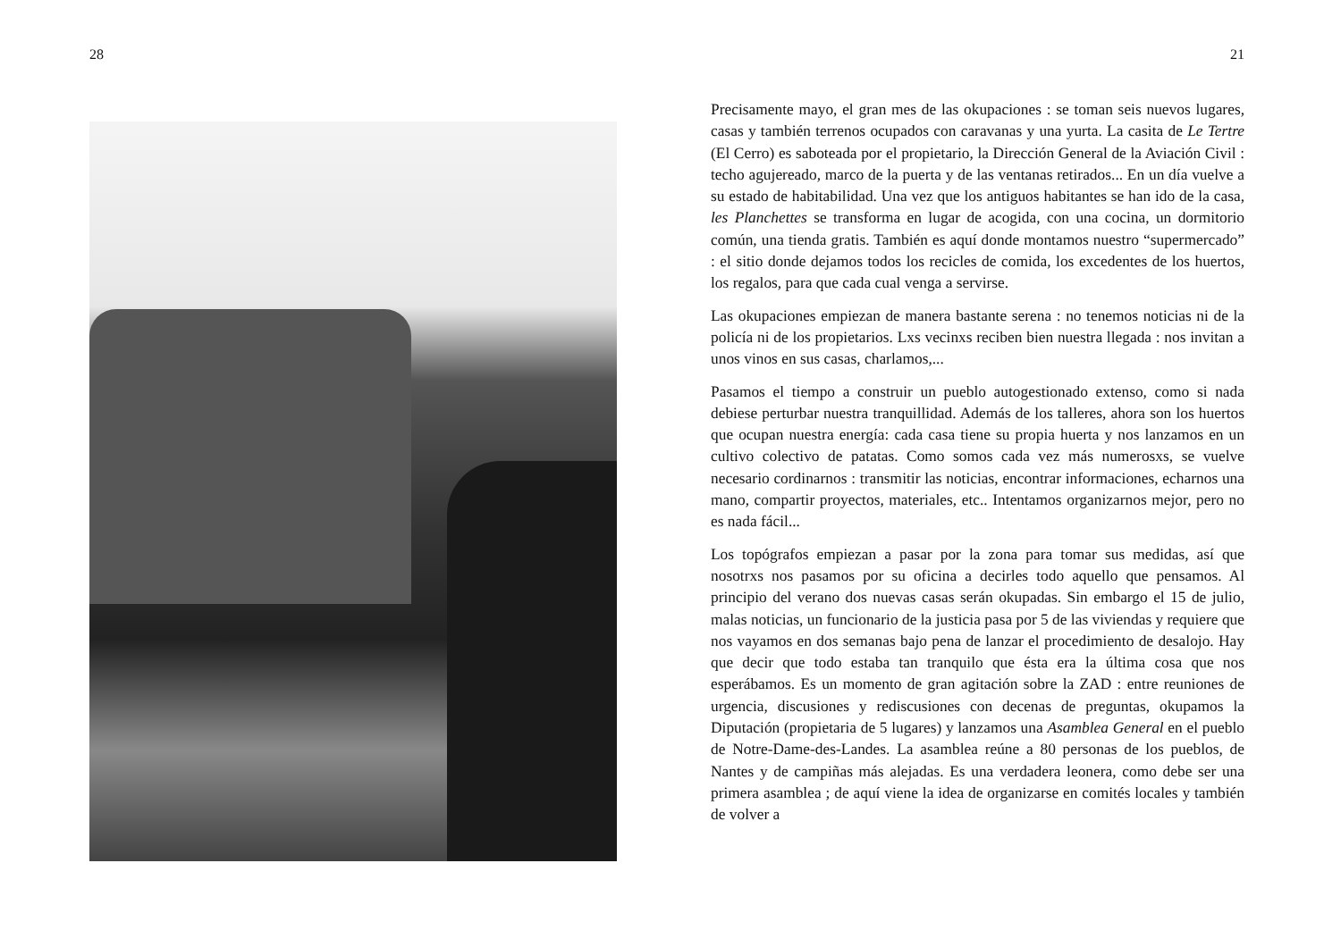28 21
Precisamente mayo, el gran mes de las okupaciones : se toman seis nuevos lugares, casas y también terrenos ocupados con caravanas y una yurta. La casita de Le Tertre (El Cerro) es saboteada por el propietario, la Dirección General de la Aviación Civil : techo agujereado, marco de la puerta y de las ventanas retirados... En un día vuelve a su estado de habitabilidad. Una vez que los antiguos habitantes se han ido de la casa, les Planchettes se transforma en lugar de acogida, con una cocina, un dormitorio común, una tienda gratis. También es aquí donde montamos nuestro “supermercado” : el sitio donde dejamos todos los recicles de comida, los excedentes de los huertos, los regalos, para que cada cual venga a servirse.
Las okupaciones empiezan de manera bastante serena : no tenemos noticias ni de la policía ni de los propietarios. Lxs vecinxs reciben bien nuestra llegada : nos invitan a unos vinos en sus casas, charlamos,...
Pasamos el tiempo a construir un pueblo autogestionado extenso, como si nada debiese perturbar nuestra tranquillidad. Además de los talleres, ahora son los huertos que ocupan nuestra energía: cada casa tiene su propia huerta y nos lanzamos en un cultivo colectivo de patatas. Como somos cada vez más numerosxs, se vuelve necesario cordinarnos : transmitir las noticias, encontrar informaciones, echarnos una mano, compartir proyectos, materiales, etc.. Intentamos organizarnos mejor, pero no es nada fácil...
Los topógrafos empiezan a pasar por la zona para tomar sus medidas, así que nosotrxs nos pasamos por su oficina a decirles todo aquello que pensamos. Al principio del verano dos nuevas casas serán okupadas. Sin embargo el 15 de julio, malas noticias, un funcionario de la justicia pasa por 5 de las viviendas y requiere que nos vayamos en dos semanas bajo pena de lanzar el procedimiento de desalojo. Hay que decir que todo estaba tan tranquilo que ésta era la última cosa que nos esperábamos. Es un momento de gran agitación sobre la ZAD : entre reuniones de urgencia, discusiones y rediscusiones con decenas de preguntas, okupamos la Diputación (propietaria de 5 lugares) y lanzamos una Asamblea General en el pueblo de Notre-Dame-des-Landes. La asamblea reúne a 80 personas de los pueblos, de Nantes y de campiñas más alejadas. Es una verdadera leonera, como debe ser una primera asamblea ; de aquí viene la idea de organizarse en comités locales y también de volver a